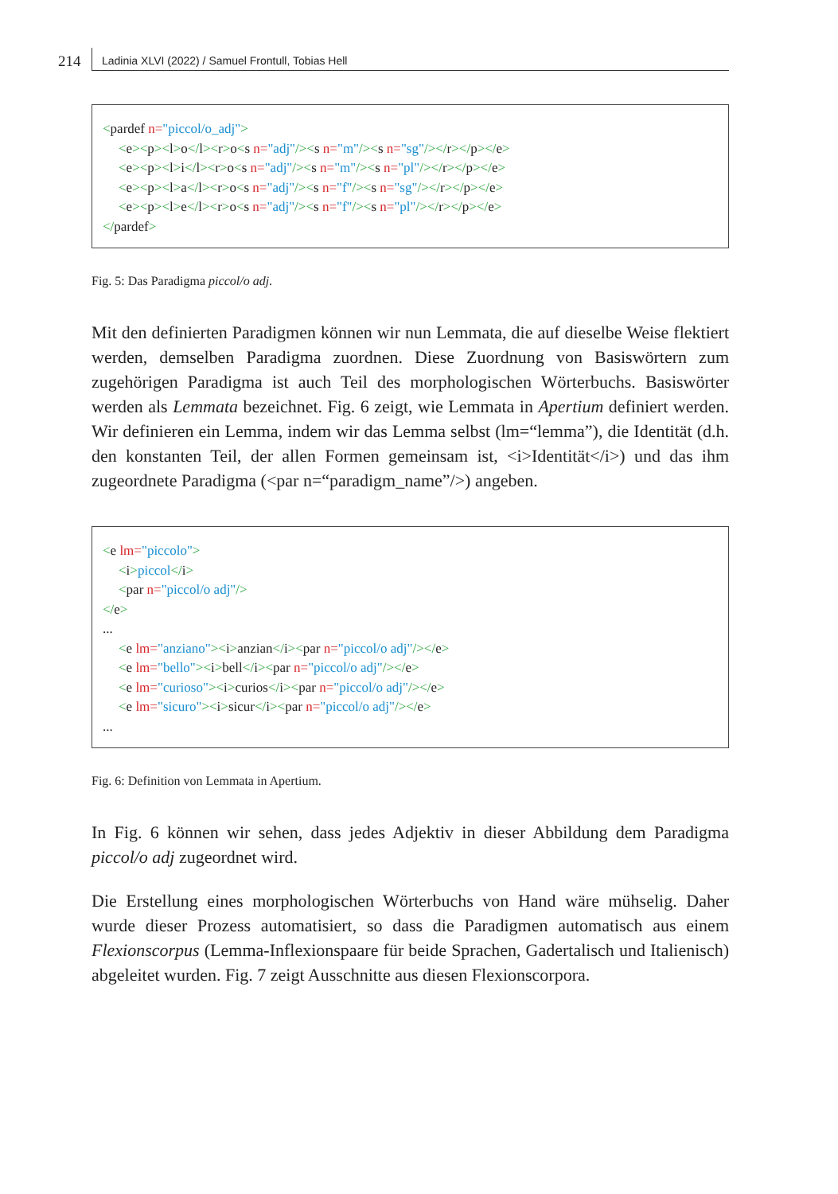214 Ladinia XLVI (2022) / Samuel Frontull, Tobias Hell
<pardef n="piccol/o_adj">
<e><p><l>o</l><r>o<s n="adj"/><s n="m"/><s n="sg"/></r></p></e>
<e><p><l>i</l><r>o<s n="adj"/><s n="m"/><s n="pl"/></r></p></e>
<e><p><l>a</l><r>o<s n="adj"/><s n="f"/><s n="sg"/></r></p></e>
<e><p><l>e</l><r>o<s n="adj"/><s n="f"/><s n="pl"/></r></p></e>
</pardef>
Fig. 5: Das Paradigma piccol/o adj.
Mit den definierten Paradigmen können wir nun Lemmata, die auf dieselbe Weise flektiert werden, demselben Paradigma zuordnen. Diese Zuordnung von Basiswörtern zum zugehörigen Paradigma ist auch Teil des morphologischen Wörterbuchs. Basiswörter werden als Lemmata bezeichnet. Fig. 6 zeigt, wie Lemmata in Apertium definiert werden. Wir definieren ein Lemma, indem wir das Lemma selbst (lm=“lemma”), die Identität (d.h. den konstanten Teil, der allen Formen gemeinsam ist, <i>Identität</i>) und das ihm zugeordnete Paradigma (<par n=“paradigm_name”/>) angeben.
<e lm="piccolo">
<i>piccol</i>
<par n="piccol/o adj"/>
</e>
...
<e lm="anziano"><i>anzian</i><par n="piccol/o adj"/></e>
<e lm="bello"><i>bell</i><par n="piccol/o adj"/></e>
<e lm="curioso"><i>curios</i><par n="piccol/o adj"/></e>
<e lm="sicuro"><i>sicur</i><par n="piccol/o adj"/></e>
...
Fig. 6: Definition von Lemmata in Apertium.
In Fig. 6 können wir sehen, dass jedes Adjektiv in dieser Abbildung dem Paradigma piccol/o adj zugeordnet wird.
Die Erstellung eines morphologischen Wörterbuchs von Hand wäre mühselig. Daher wurde dieser Prozess automatisiert, so dass die Paradigmen automatisch aus einem Flexionscorpus (Lemma-Inflexionspaare für beide Sprachen, Gadertalisch und Italienisch) abgeleitet wurden. Fig. 7 zeigt Ausschnitte aus diesen Flexionscorpora.